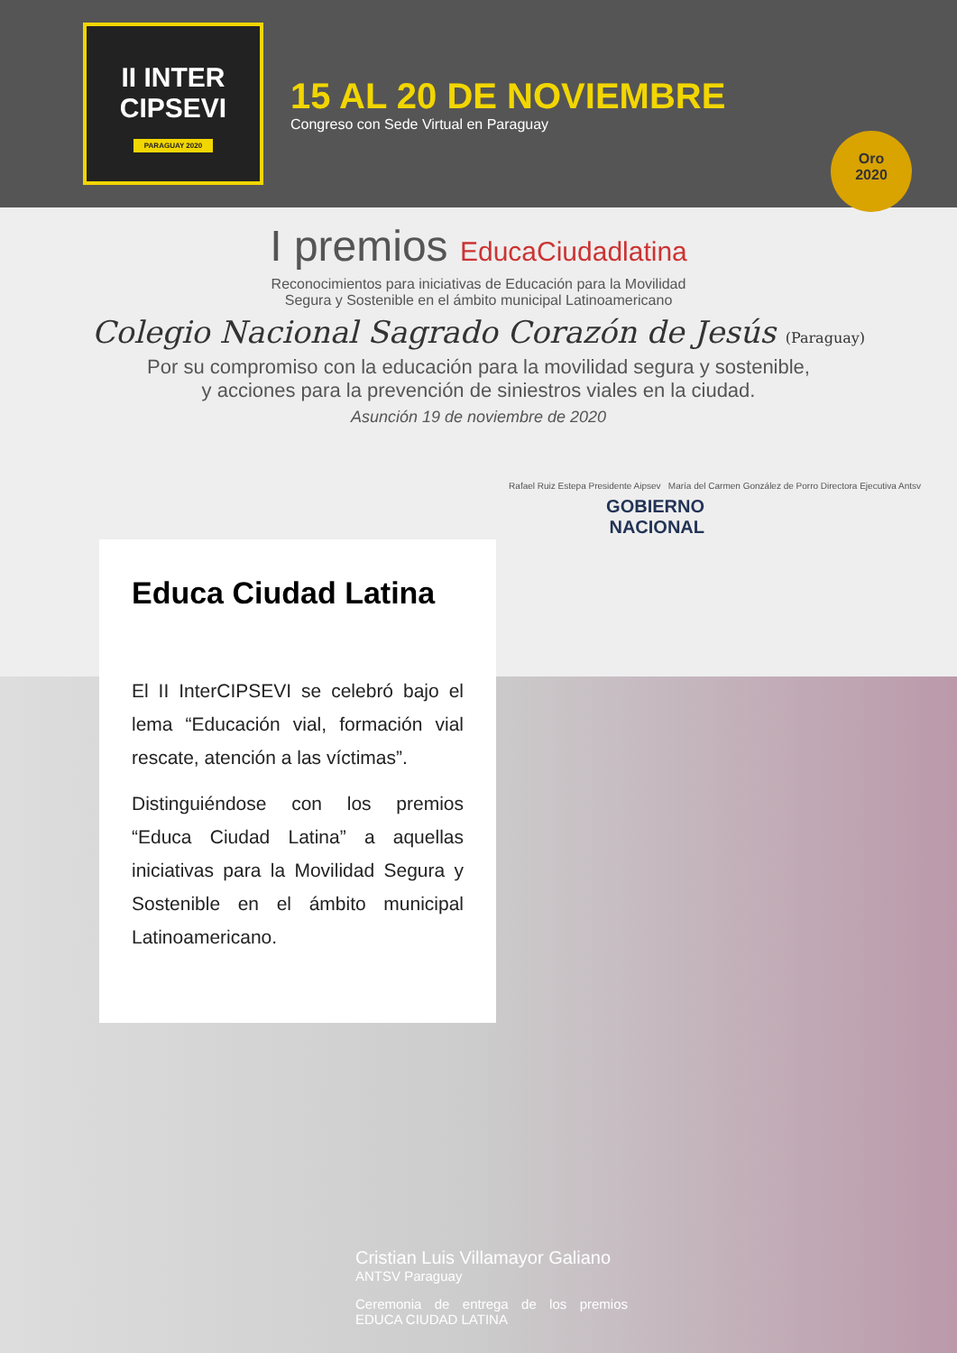II INTER
CIPSEVI
PARAGUAY 2020
15 AL 20 DE NOVIEMBRE
Congreso con Sede Virtual en Paraguay
Oro
2020
I premios EducaCiudadlatina
Reconocimientos para iniciativas de Educación para la Movilidad
Segura y Sostenible en el ámbito municipal Latinoamericano
Colegio Nacional Sagrado Corazón de Jesús (Paraguay)
Por su compromiso con la educación para la movilidad segura y sostenible,
y acciones para la prevención de siniestros viales en la ciudad.
Asunción 19 de noviembre de 2020
Rafael Ruiz Estepa Presidente Aipsev María del Carmen González de Porro Directora Ejecutiva Antsv
GOBIERNO
NACIONAL
Educa Ciudad Latina
El II InterCIPSEVI se celebró bajo el lema “Educación vial, formación vial rescate, atención a las víctimas”.
Distinguiéndose con los premios “Educa Ciudad Latina” a aquellas iniciativas para la Movilidad Segura y Sostenible en el ámbito municipal Latinoamericano.
Cristian Luis Villamayor Galiano
ANTSV Paraguay
Ceremonia de entrega de los premios EDUCA CIUDAD LATINA